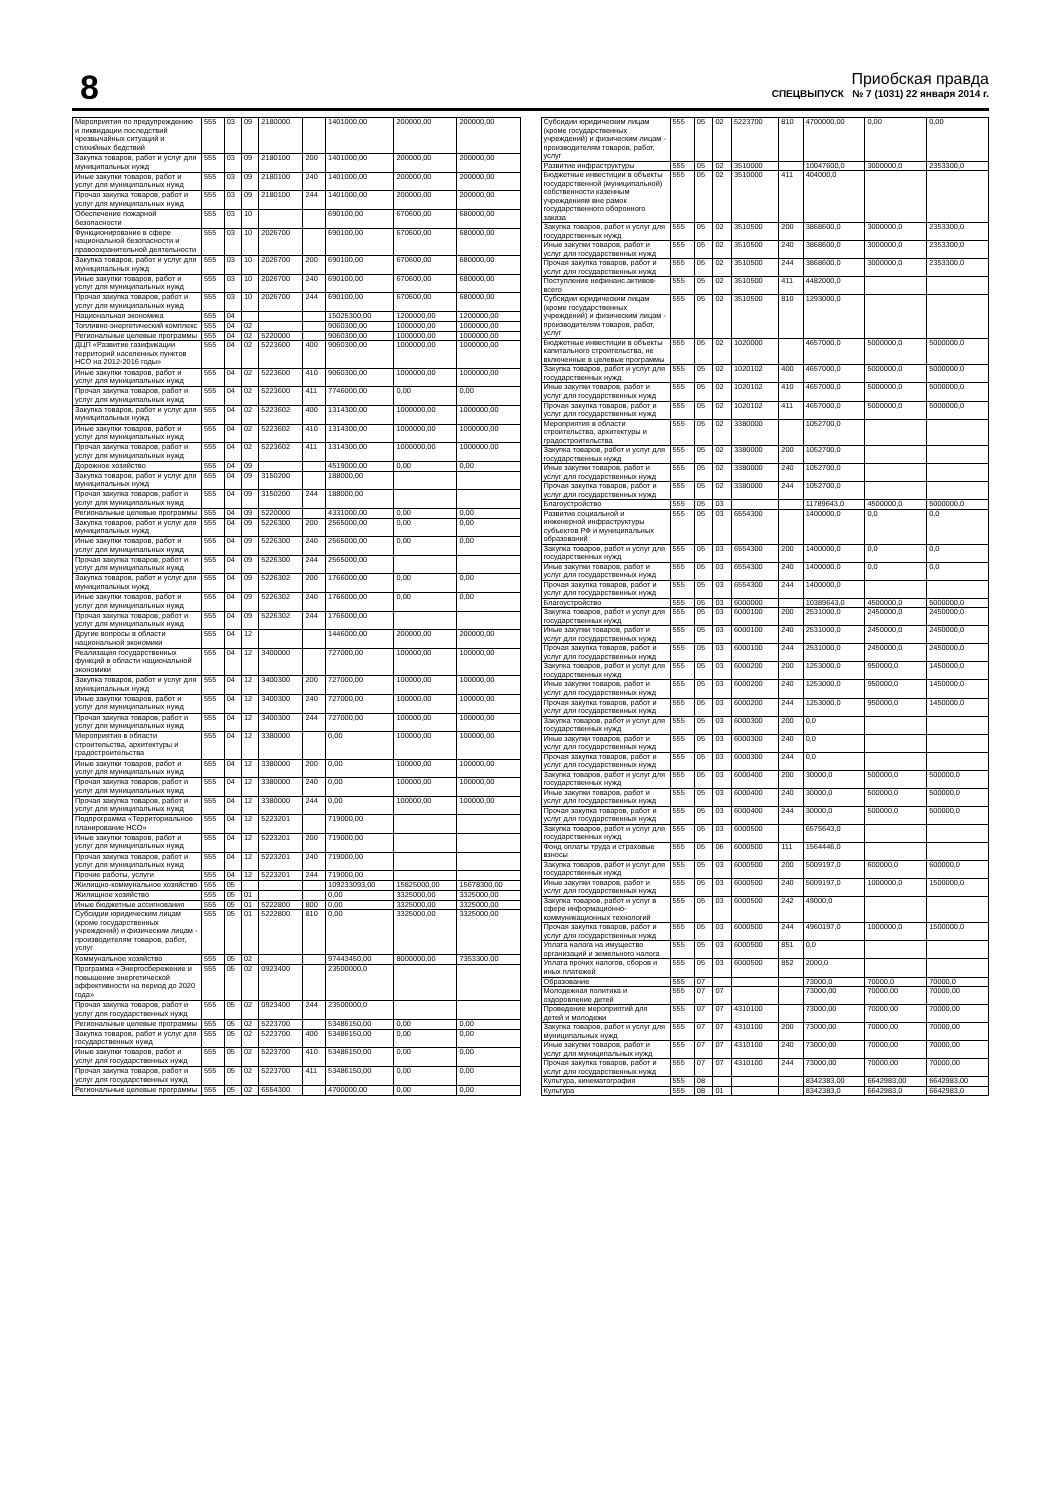8
Приобская правда
СПЕЦВЫПУСК № 7 (1031) 22 января 2014 г.
| Мероприятия по предупреждению и ликвидации последствий чрезвычайных ситуаций и стихийных бедствий | 555 | 03 | 09 | 2180000 | | 1401000,00 | 200000,00 | 200000,00 |
| Закупка товаров, работ и услуг для муниципальных нужд | 555 | 03 | 09 | 2180100 | 200 | 1401000,00 | 200000,00 | 200000,00 |
| Иные закупки товаров, работ и услуг для муниципальных нужд | 555 | 03 | 09 | 2180100 | 240 | 1401000,00 | 200000,00 | 200000,00 |
| Прочая закупка товаров, работ и услуг для муниципальных нужд | 555 | 03 | 09 | 2180100 | 244 | 1401000,00 | 200000,00 | 200000,00 |
| Обеспечение пожарной безопасности | 555 | 03 | 10 | | | 690100,00 | 670600,00 | 680000,00 |
| Функционирование в сфере национальной безопасности и правоохранительной деятельности | 555 | 03 | 10 | 2026700 | | 690100,00 | 670600,00 | 680000,00 |
| Закупка товаров, работ и услуг для муниципальных нужд | 555 | 03 | 10 | 2026700 | 200 | 690100,00 | 670600,00 | 680000,00 |
| Иные закупки товаров, работ и услуг для муниципальных нужд | 555 | 03 | 10 | 2026700 | 240 | 690100,00 | 670600,00 | 680000,00 |
| Прочая закупка товаров, работ и услуг для муниципальных нужд | 555 | 03 | 10 | 2026700 | 244 | 690100,00 | 670600,00 | 680000,00 |
| Национальная экономика | 555 | 04 | | | | 15025300,00 | 1200000,00 | 1200000,00 |
| Топливно-энергетический комплекс | 555 | 04 | 02 | | | 9060300,00 | 1000000,00 | 1000000,00 |
| Региональные целевые программы | 555 | 04 | 02 | 5220000 | | 9060300,00 | 1000000,00 | 1000000,00 |
| ДЦП «Развитие газификации территорий населенных пунктов НСО на 2012-2016 годы» | 555 | 04 | 02 | 5223600 | 400 | 9060300,00 | 1000000,00 | 1000000,00 |
| Иные закупки товаров, работ и услуг для муниципальных нужд | 555 | 04 | 02 | 5223600 | 410 | 9060300,00 | 1000000,00 | 1000000,00 |
| Прочая закупка товаров, работ и услуг для муниципальных нужд | 555 | 04 | 02 | 5223600 | 411 | 7746000,00 | 0,00 | 0,00 |
| Закупка товаров, работ и услуг для муниципальных нужд | 555 | 04 | 02 | 5223602 | 400 | 1314300,00 | 1000000,00 | 1000000,00 |
| Иные закупки товаров, работ и услуг для муниципальных нужд | 555 | 04 | 02 | 5223602 | 410 | 1314300,00 | 1000000,00 | 1000000,00 |
| Прочая закупка товаров, работ и услуг для муниципальных нужд | 555 | 04 | 02 | 5223602 | 411 | 1314300,00 | 1000000,00 | 1000000,00 |
| Дорожное хозяйство | 555 | 04 | 09 | | | 4519000,00 | 0,00 | 0,00 |
| Закупка товаров, работ и услуг для муниципальных нужд | 555 | 04 | 09 | 3150200 | | 188000,00 | | |
| Прочая закупка товаров, работ и услуг для муниципальных нужд | 555 | 04 | 09 | 3150200 | 244 | 188000,00 | | |
| Региональные целевые программы | 555 | 04 | 09 | 5220000 | | 4331000,00 | 0,00 | 0,00 |
| Закупка товаров, работ и услуг для муниципальных нужд | 555 | 04 | 09 | 5226300 | 200 | 2565000,00 | 0,00 | 0,00 |
| Иные закупки товаров, работ и услуг для муниципальных нужд | 555 | 04 | 09 | 5226300 | 240 | 2565000,00 | 0,00 | 0,00 |
| Прочая закупка товаров, работ и услуг для муниципальных нужд | 555 | 04 | 09 | 5226300 | 244 | 2565000,00 | | |
| Закупка товаров, работ и услуг для муниципальных нужд | 555 | 04 | 09 | 5226302 | 200 | 1766000,00 | 0,00 | 0,00 |
| Иные закупки товаров, работ и услуг для муниципальных нужд | 555 | 04 | 09 | 5226302 | 240 | 1766000,00 | 0,00 | 0,00 |
| Прочая закупка товаров, работ и услуг для муниципальных нужд | 555 | 04 | 09 | 5226302 | 244 | 1766000,00 | | |
| Другие вопросы в области национальной экономики | 555 | 04 | 12 | | | 1446000,00 | 200000,00 | 200000,00 |
| Реализация государственных функций в области национальной экономики | 555 | 04 | 12 | 3400000 | | 727000,00 | 100000,00 | 100000,00 |
| Закупка товаров, работ и услуг для муниципальных нужд | 555 | 04 | 12 | 3400300 | 200 | 727000,00 | 100000,00 | 100000,00 |
| Иные закупки товаров, работ и услуг для муниципальных нужд | 555 | 04 | 12 | 3400300 | 240 | 727000,00 | 100000,00 | 100000,00 |
| Прочая закупка товаров, работ и услуг для муниципальных нужд | 555 | 04 | 12 | 3400300 | 244 | 727000,00 | 100000,00 | 100000,00 |
| Мероприятия в области строительства, архитектуры и градостроительства | 555 | 04 | 12 | 3380000 | | 0,00 | 100000,00 | 100000,00 |
| Иные закупки товаров, работ и услуг для муниципальных нужд | 555 | 04 | 12 | 3380000 | 200 | 0,00 | 100000,00 | 100000,00 |
| Прочая закупка товаров, работ и услуг для муниципальных нужд | 555 | 04 | 12 | 3380000 | 240 | 0,00 | 100000,00 | 100000,00 |
| Прочая закупка товаров, работ и услуг для муниципальных нужд | 555 | 04 | 12 | 3380000 | 244 | 0,00 | 100000,00 | 100000,00 |
| Подпрограмма «Территориальное планирование НСО» | 555 | 04 | 12 | 5223201 | | 719000,00 | | |
| Иные закупки товаров, работ и услуг для муниципальных нужд | 555 | 04 | 12 | 5223201 | 200 | 719000,00 | | |
| Прочая закупка товаров, работ и услуг для муниципальных нужд | 555 | 04 | 12 | 5223201 | 240 | 719000,00 | | |
| Прочие работы, услуги | 555 | 04 | 12 | 5223201 | 244 | 719000,00 | | |
| Жилищно-коммунальное хозяйство | 555 | 05 | | | | 109233093,00 | 15825000,00 | 15678300,00 |
| Жилищное хозяйство | 555 | 05 | 01 | | | 0,00 | 3325000,00 | 3325000,00 |
| Иные бюджетные ассигнования | 555 | 05 | 01 | 5222800 | 800 | 0,00 | 3325000,00 | 3325000,00 |
| Субсидии юридическим лицам (кроме государственных учреждений) и физическим лицам - производителям товаров, работ, услуг | 555 | 05 | 01 | 5222800 | 810 | 0,00 | 3325000,00 | 3325000,00 |
| Коммунальное хозяйство | 555 | 05 | 02 | | | 97443450,00 | 8000000,00 | 7353300,00 |
| Программа «Энергосбережение и повышение энергетической эффективности на период до 2020 года» | 555 | 05 | 02 | 0923400 | | 23500000,0 | | |
| Прочая закупка товаров, работ и услуг для государственных нужд | 555 | 05 | 02 | 0923400 | 244 | 23500000,0 | | |
| Региональные целевые программы | 555 | 05 | 02 | 5223700 | | 53486150,00 | 0,00 | 0,00 |
| Закупка товаров, работ и услуг для государственных нужд | 555 | 05 | 02 | 5223700 | 400 | 53486150,00 | 0,00 | 0,00 |
| Иные закупки товаров, работ и услуг для государственных нужд | 555 | 05 | 02 | 5223700 | 410 | 53486150,00 | 0,00 | 0,00 |
| Прочая закупка товаров, работ и услуг для государственных нужд | 555 | 05 | 02 | 5223700 | 411 | 53486150,00 | 0,00 | 0,00 |
| Региональные целевые программы | 555 | 05 | 02 | 6554300 | | 4700000,00 | 0,00 | 0,00 |
| Субсидии юридическим лицам (кроме государственных учреждений) и физическим лицам - производителям товаров, работ, услуг | 555 | 05 | 02 | 5223700 | 810 | 4700000,00 | 0,00 | 0,00 |
| Развитие инфраструктуры | 555 | 05 | 02 | 3510000 | | 10047600,0 | 3000000,0 | 2353300,0 |
| Бюджетные инвестиции в объекты государственной (муниципальной) собственности казенным учреждениям вне рамок государственного оборонного заказа | 555 | 05 | 02 | 3510000 | 411 | 404000,0 | | |
| Закупка товаров, работ и услуг для государственных нужд | 555 | 05 | 02 | 3510500 | 200 | 3868600,0 | 3000000,0 | 2353300,0 |
| Иные закупки товаров, работ и услуг для государственных нужд | 555 | 05 | 02 | 3510500 | 240 | 3868600,0 | 3000000,0 | 2353300,0 |
| Прочая закупка товаров, работ и услуг для государственных нужд | 555 | 05 | 02 | 3510500 | 244 | 3868600,0 | 3000000,0 | 2353300,0 |
| Поступление нефинанс.активов-всего | 555 | 05 | 02 | 3510500 | 411 | 4482000,0 | | |
| Субсидии юридическим лицам (кроме государственных учреждений) и физическим лицам - производителям товаров, работ, услуг | 555 | 05 | 02 | 3510500 | 810 | 1293000,0 | | |
| Бюджетные инвестиции в объекты капитального строительства, не включенные в целевые программы | 555 | 05 | 02 | 1020000 | | 4657000,0 | 5000000,0 | 5000000,0 |
| Закупка товаров, работ и услуг для государственных нужд | 555 | 05 | 02 | 1020102 | 400 | 4657000,0 | 5000000,0 | 5000000,0 |
| Иные закупки товаров, работ и услуг для государственных нужд | 555 | 05 | 02 | 1020102 | 410 | 4657000,0 | 5000000,0 | 5000000,0 |
| Прочая закупка товаров, работ и услуг для государственных нужд | 555 | 05 | 02 | 1020102 | 411 | 4657000,0 | 5000000,0 | 5000000,0 |
| Мероприятия в области строительства, архитектуры и градостроительства | 555 | 05 | 02 | 3380000 | | 1052700,0 | | |
| Закупка товаров, работ и услуг для государственных нужд | 555 | 05 | 02 | 3380000 | 200 | 1052700,0 | | |
| Иные закупки товаров, работ и услуг для государственных нужд | 555 | 05 | 02 | 3380000 | 240 | 1052700,0 | | |
| Прочая закупка товаров, работ и услуг для государственных нужд | 555 | 05 | 02 | 3380000 | 244 | 1052700,0 | | |
| Благоустройство | 555 | 05 | 03 | | | 11789643,0 | 4500000,0 | 5000000,0 |
| Развитие социальной и инженерной инфраструктуры субъектов РФ и муниципальных образований | 555 | 05 | 03 | 6554300 | | 1400000,0 | 0,0 | 0,0 |
| Закупка товаров, работ и услуг для государственных нужд | 555 | 05 | 03 | 6554300 | 200 | 1400000,0 | 0,0 | 0,0 |
| Иные закупки товаров, работ и услуг для государственных нужд | 555 | 05 | 03 | 6554300 | 240 | 1400000,0 | 0,0 | 0,0 |
| Прочая закупка товаров, работ и услуг для государственных нужд | 555 | 05 | 03 | 6554300 | 244 | 1400000,0 | | |
| Благоустройство | 555 | 05 | 03 | 6000000 | | 10389643,0 | 4500000,0 | 5000000,0 |
| Закупка товаров, работ и услуг для государственных нужд | 555 | 05 | 03 | 6000100 | 200 | 2531000,0 | 2450000,0 | 2450000,0 |
| Иные закупки товаров, работ и услуг для государственных нужд | 555 | 05 | 03 | 6000100 | 240 | 2531000,0 | 2450000,0 | 2450000,0 |
| Прочая закупка товаров, работ и услуг для государственных нужд | 555 | 05 | 03 | 6000100 | 244 | 2531000,0 | 2450000,0 | 2450000,0 |
| Закупка товаров, работ и услуг для государственных нужд | 555 | 05 | 03 | 6000200 | 200 | 1253000,0 | 950000,0 | 1450000,0 |
| Иные закупки товаров, работ и услуг для государственных нужд | 555 | 05 | 03 | 6000200 | 240 | 1253000,0 | 950000,0 | 1450000,0 |
| Прочая закупка товаров, работ и услуг для государственных нужд | 555 | 05 | 03 | 6000200 | 244 | 1253000,0 | 950000,0 | 1450000,0 |
| Закупка товаров, работ и услуг для государственных нужд | 555 | 05 | 03 | 6000300 | 200 | 0,0 | | |
| Иные закупки товаров, работ и услуг для государственных нужд | 555 | 05 | 03 | 6000300 | 240 | 0,0 | | |
| Прочая закупка товаров, работ и услуг для государственных нужд | 555 | 05 | 03 | 6000300 | 244 | 0,0 | | |
| Закупка товаров, работ и услуг для государственных нужд | 555 | 05 | 03 | 6000400 | 200 | 30000,0 | 500000,0 | 500000,0 |
| Иные закупки товаров, работ и услуг для государственных нужд | 555 | 05 | 03 | 6000400 | 240 | 30000,0 | 500000,0 | 500000,0 |
| Прочая закупка товаров, работ и услуг для государственных нужд | 555 | 05 | 03 | 6000400 | 244 | 30000,0 | 500000,0 | 500000,0 |
| Закупка товаров, работ и услуг для государственных нужд | 555 | 05 | 03 | 6000500 | | 6575643,0 | | |
| Фонд оплаты труда и страховые взносы | 555 | 05 | 06 | 6000500 | 111 | 1564446,0 | | |
| Закупка товаров, работ и услуг для государственных нужд | 555 | 05 | 03 | 6000500 | 200 | 5009197,0 | 600000,0 | 600000,0 |
| Иные закупки товаров, работ и услуг для государственных нужд | 555 | 05 | 03 | 6000500 | 240 | 5009197,0 | 1000000,0 | 1500000,0 |
| Закупка товаров, работ и услуг в сфере информационно-коммуникационных технологий | 555 | 05 | 03 | 6000500 | 242 | 49000,0 | | |
| Прочая закупка товаров, работ и услуг для государственных нужд | 555 | 05 | 03 | 6000500 | 244 | 4960197,0 | 1000000,0 | 1500000,0 |
| Уплата налога на имущество организаций и земельного налога | 555 | 05 | 03 | 6000500 | 851 | 0,0 | | |
| Уплата прочих налогов, сборов и иных платежей | 555 | 05 | 03 | 6000500 | 852 | 2000,0 | | |
| Образование | 555 | 07 | | | | 73000,0 | 70000,0 | 70000,0 |
| Молодежная политика и оздоровление детей | 555 | 07 | 07 | | | 73000,00 | 70000,00 | 70000,00 |
| Проведение мероприятий для детей и молодежи | 555 | 07 | 07 | 4310100 | | 73000,00 | 70000,00 | 70000,00 |
| Закупка товаров, работ и услуг для муниципальных нужд | 555 | 07 | 07 | 4310100 | 200 | 73000,00 | 70000,00 | 70000,00 |
| Иные закупки товаров, работ и услуг для муниципальных нужд | 555 | 07 | 07 | 4310100 | 240 | 73000,00 | 70000,00 | 70000,00 |
| Прочая закупка товаров, работ и услуг для государственных нужд | 555 | 07 | 07 | 4310100 | 244 | 73000,00 | 70000,00 | 70000,00 |
| Культура, кинематография | 555 | 08 | | | | 8342383,00 | 6642983,00 | 6642983,00 |
| Культура | 555 | 08 | 01 | | | 8342383,0 | 6642983,0 | 6642983,0 |